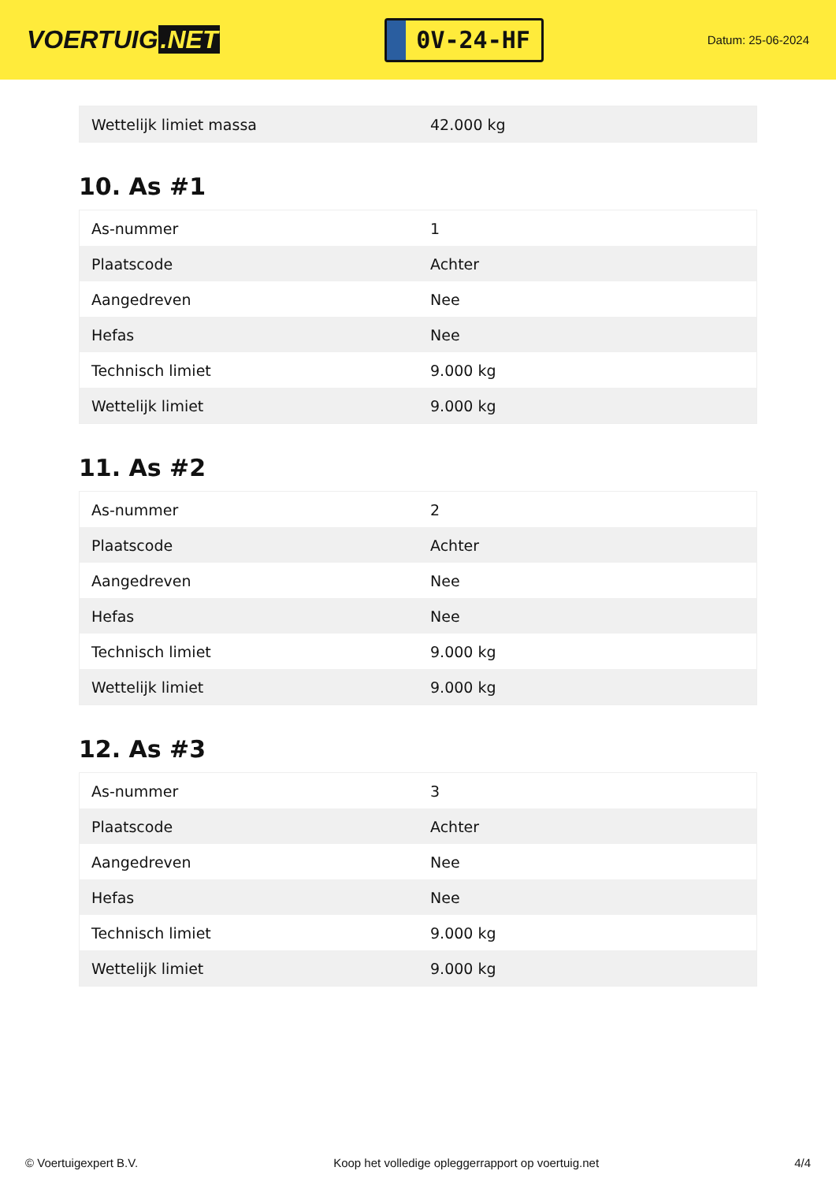VOERTUIG.NET
0V-24-HF
Datum: 25-06-2024
| Wettelijk limiet massa | 42.000 kg |
10. As #1
| As-nummer | 1 |
| Plaatscode | Achter |
| Aangedreven | Nee |
| Hefas | Nee |
| Technisch limiet | 9.000 kg |
| Wettelijk limiet | 9.000 kg |
11. As #2
| As-nummer | 2 |
| Plaatscode | Achter |
| Aangedreven | Nee |
| Hefas | Nee |
| Technisch limiet | 9.000 kg |
| Wettelijk limiet | 9.000 kg |
12. As #3
| As-nummer | 3 |
| Plaatscode | Achter |
| Aangedreven | Nee |
| Hefas | Nee |
| Technisch limiet | 9.000 kg |
| Wettelijk limiet | 9.000 kg |
© Voertuigexpert B.V. Koop het volledige opleggerrapport op voertuig.net 4/4